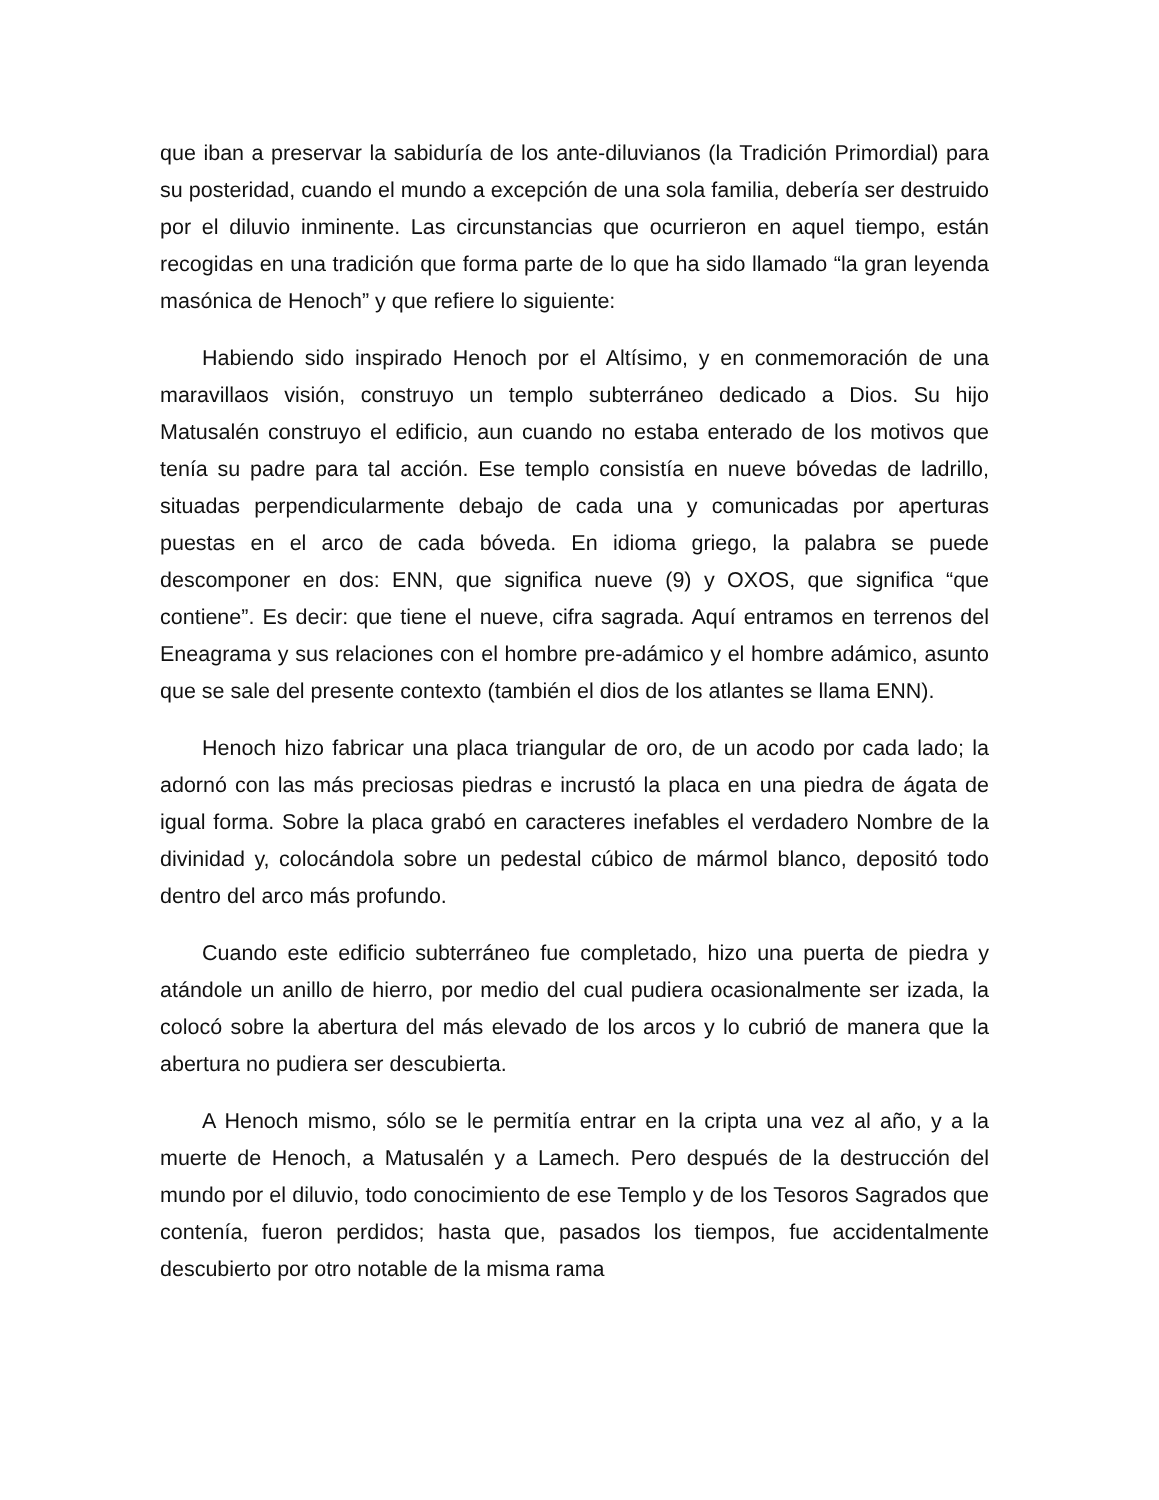que iban a preservar la sabiduría de los ante-diluvianos (la Tradición Primordial) para su posteridad, cuando el mundo a excepción de una sola familia, debería ser destruido por el diluvio inminente. Las circunstancias que ocurrieron en aquel tiempo, están recogidas en una tradición que forma parte de lo que ha sido llamado “la gran leyenda masónica de Henoch” y que refiere lo siguiente:
Habiendo sido inspirado Henoch por el Altísimo, y en conmemoración de una maravillaos visión, construyo un templo subterráneo dedicado a Dios. Su hijo Matusalén construyo el edificio, aun cuando no estaba enterado de los motivos que tenía su padre para tal acción. Ese templo consistía en nueve bóvedas de ladrillo, situadas perpendicularmente debajo de cada una y comunicadas por aperturas puestas en el arco de cada bóveda. En idioma griego, la palabra se puede descomponer en dos: ENN, que significa nueve (9) y OXOS, que significa “que contiene”. Es decir: que tiene el nueve, cifra sagrada. Aquí entramos en terrenos del Eneagrama y sus relaciones con el hombre pre-adámico y el hombre adámico, asunto que se sale del presente contexto (también el dios de los atlantes se llama ENN).
Henoch hizo fabricar una placa triangular de oro, de un acodo por cada lado; la adornó con las más preciosas piedras e incrustó la placa en una piedra de ágata de igual forma. Sobre la placa grabó en caracteres inefables el verdadero Nombre de la divinidad y, colocándola sobre un pedestal cúbico de mármol blanco, depositó todo dentro del arco más profundo.
Cuando este edificio subterráneo fue completado, hizo una puerta de piedra y atándole un anillo de hierro, por medio del cual pudiera ocasionalmente ser izada, la colocó sobre la abertura del más elevado de los arcos y lo cubrió de manera que la abertura no pudiera ser descubierta.
A Henoch mismo, sólo se le permitía entrar en la cripta una vez al año, y a la muerte de Henoch, a Matusalén y a Lamech. Pero después de la destrucción del mundo por el diluvio, todo conocimiento de ese Templo y de los Tesoros Sagrados que contenía, fueron perdidos; hasta que, pasados los tiempos, fue accidentalmente descubierto por otro notable de la misma rama